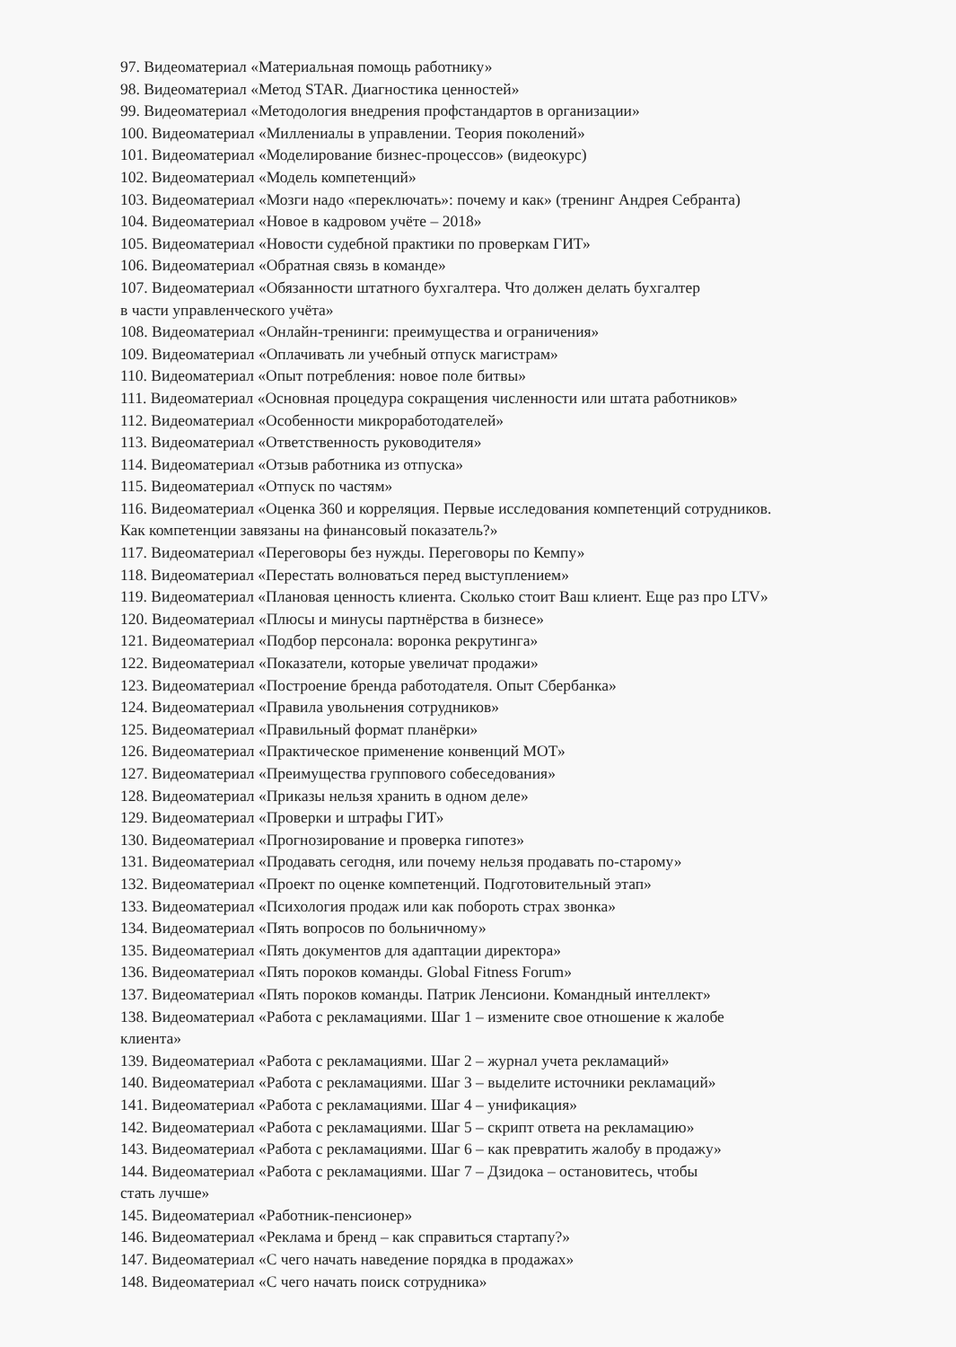97. Видеоматериал «Материальная помощь работнику»
98. Видеоматериал «Метод STAR. Диагностика ценностей»
99. Видеоматериал «Методология внедрения профстандартов в организации»
100. Видеоматериал «Миллениалы в управлении. Теория поколений»
101. Видеоматериал «Моделирование бизнес-процессов» (видеокурс)
102. Видеоматериал «Модель компетенций»
103. Видеоматериал «Мозги надо «переключать»: почему и как» (тренинг Андрея Себранта)
104. Видеоматериал «Новое в кадровом учёте – 2018»
105. Видеоматериал «Новости судебной практики по проверкам ГИТ»
106. Видеоматериал «Обратная связь в команде»
107. Видеоматериал «Обязанности штатного бухгалтера. Что должен делать бухгалтер
в части управленческого учёта»
108. Видеоматериал «Онлайн-тренинги: преимущества и ограничения»
109. Видеоматериал «Оплачивать ли учебный отпуск магистрам»
110. Видеоматериал «Опыт потребления: новое поле битвы»
111. Видеоматериал «Основная процедура сокращения численности или штата работников»
112. Видеоматериал «Особенности микроработодателей»
113. Видеоматериал «Ответственность руководителя»
114. Видеоматериал «Отзыв работника из отпуска»
115. Видеоматериал «Отпуск по частям»
116. Видеоматериал «Оценка 360 и корреляция. Первые исследования компетенций сотрудников.
Как компетенции завязаны на финансовый показатель?»
117. Видеоматериал «Переговоры без нужды. Переговоры по Кемпу»
118. Видеоматериал «Перестать волноваться перед выступлением»
119. Видеоматериал «Плановая ценность клиента. Сколько стоит Ваш клиент. Еще раз про LTV»
120. Видеоматериал «Плюсы и минусы партнёрства в бизнесе»
121. Видеоматериал «Подбор персонала: воронка рекрутинга»
122. Видеоматериал «Показатели, которые увеличат продажи»
123. Видеоматериал «Построение бренда работодателя. Опыт Сбербанка»
124. Видеоматериал «Правила увольнения сотрудников»
125. Видеоматериал «Правильный формат планёрки»
126. Видеоматериал «Практическое применение конвенций МОТ»
127. Видеоматериал «Преимущества группового собеседования»
128. Видеоматериал «Приказы нельзя хранить в одном деле»
129. Видеоматериал «Проверки и штрафы ГИТ»
130. Видеоматериал «Прогнозирование и проверка гипотез»
131. Видеоматериал «Продавать сегодня, или почему нельзя продавать по-старому»
132. Видеоматериал «Проект по оценке компетенций. Подготовительный этап»
133. Видеоматериал «Психология продаж или как побороть страх звонка»
134. Видеоматериал «Пять вопросов по больничному»
135. Видеоматериал «Пять документов для адаптации директора»
136. Видеоматериал «Пять пороков команды. Global Fitness Forum»
137. Видеоматериал «Пять пороков команды. Патрик Ленсиони. Командный интеллект»
138. Видеоматериал «Работа с рекламациями. Шаг 1 – измените свое отношение к жалобе
клиента»
139. Видеоматериал «Работа с рекламациями. Шаг 2 – журнал учета рекламаций»
140. Видеоматериал «Работа с рекламациями. Шаг 3 – выделите источники рекламаций»
141. Видеоматериал «Работа с рекламациями. Шаг 4 – унификация»
142. Видеоматериал «Работа с рекламациями. Шаг 5 – скрипт ответа на рекламацию»
143. Видеоматериал «Работа с рекламациями. Шаг 6 – как превратить жалобу в продажу»
144. Видеоматериал «Работа с рекламациями. Шаг 7 – Дзидока – остановитесь, чтобы
стать лучше»
145. Видеоматериал «Работник-пенсионер»
146. Видеоматериал «Реклама и бренд – как справиться стартапу?»
147. Видеоматериал «С чего начать наведение порядка в продажах»
148. Видеоматериал «С чего начать поиск сотрудника»